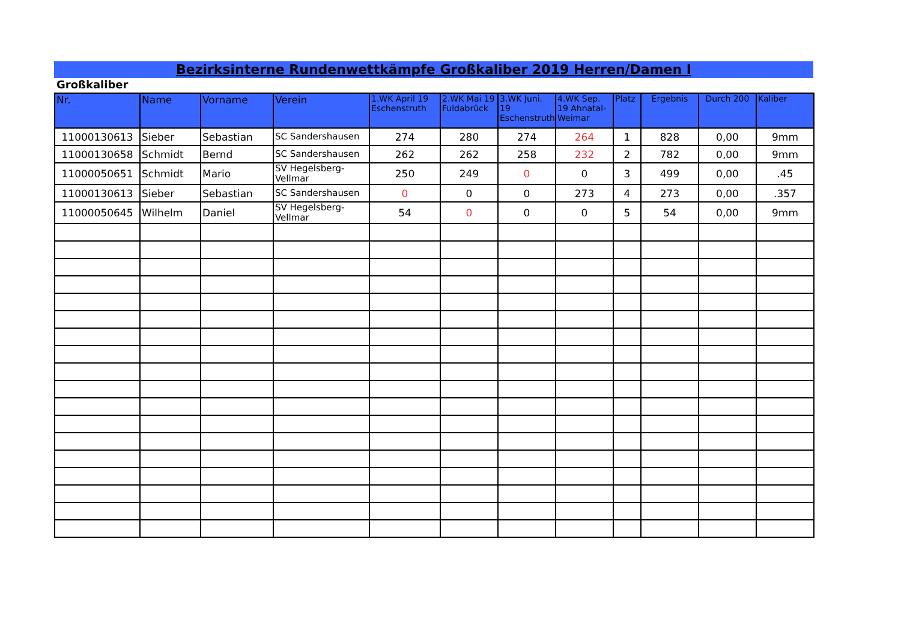Bezirksinterne Rundenwettkämpfe Großkaliber 2019 Herren/Damen I
Großkaliber
| Nr. | Name | Vorname | Verein | 1.WK April 19 Eschenstruth | 2.WK Mai 19 Fuldabrück | 3.WK Juni. 19 Eschenstruth | 4.WK Sep. 19 Ahnatal-Weimar | Platz | Ergebnis | Durch 200 | Kaliber |
| --- | --- | --- | --- | --- | --- | --- | --- | --- | --- | --- | --- |
| 11000130613 | Sieber | Sebastian | SC Sandershausen | 274 | 280 | 274 | 264 | 1 | 828 | 0,00 | 9mm |
| 11000130658 | Schmidt | Bernd | SC Sandershausen | 262 | 262 | 258 | 232 | 2 | 782 | 0,00 | 9mm |
| 11000050651 | Schmidt | Mario | SV Hegelsberg-Vellmar | 250 | 249 | 0 | 0 | 3 | 499 | 0,00 | .45 |
| 11000130613 | Sieber | Sebastian | SC Sandershausen | 0 | 0 | 0 | 273 | 4 | 273 | 0,00 | .357 |
| 11000050645 | Wilhelm | Daniel | SV Hegelsberg-Vellmar | 54 | 0 | 0 | 0 | 5 | 54 | 0,00 | 9mm |